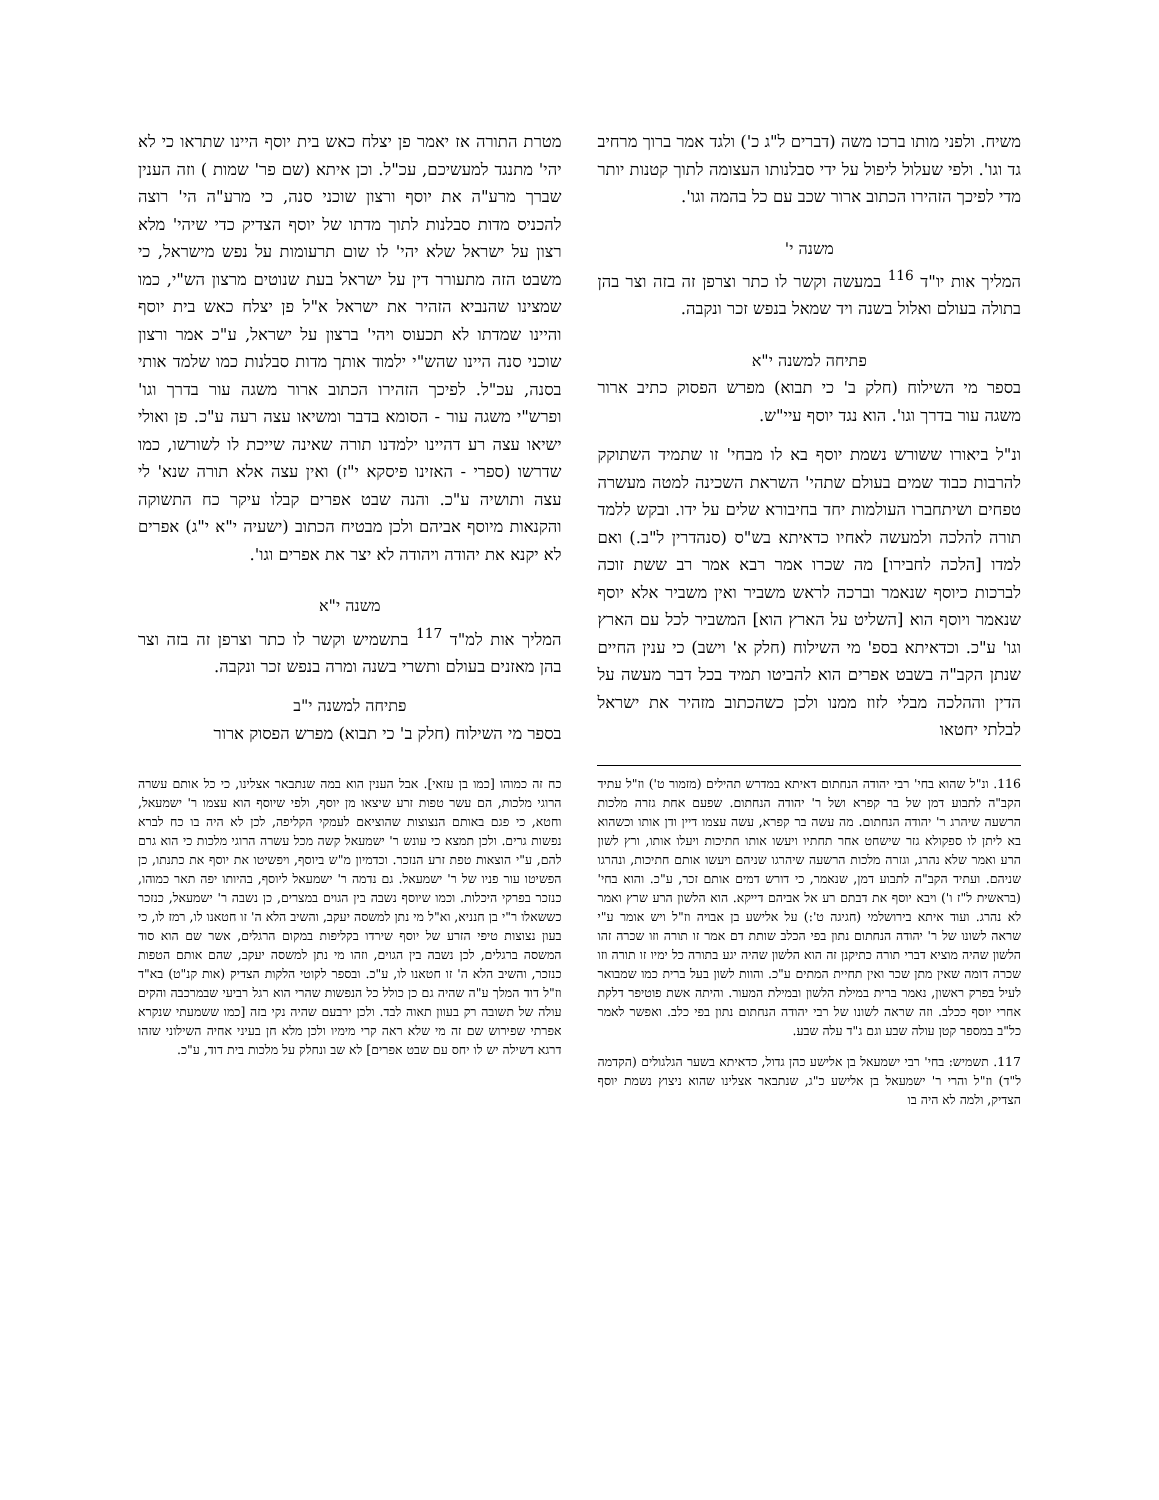משיח. ולפני מותו ברכו משה (דברים ל"ג כ') ולגד אמר ברוך מרחיב גד וגו'. ולפי שעלול ליפול על ידי סבלנותו העצומה לתוך קטנות יותר מדי לפיכך הזהירו הכתוב ארור שכב עם כל בהמה וגו'.
משנה י'
המליך אות יו"ד <sup>116</sup> במעשה וקשר לו כתר וצרפן זה בזה וצר בהן בתולה בעולם ואלול בשנה ויד שמאל בנפש זכר ונקבה.
פתיחה למשנה י"א
בספר מי השילוח (חלק ב' כי תבוא) מפרש הפסוק כתיב ארור משגה עור בדרך וגו'. הוא נגד יוסף עיי"ש.
ונ"ל ביאורו ששורש נשמת יוסף בא לו מבחי' זו שתמיד השתוקק להרבות כבוד שמים בעולם שתהי' השראת השכינה למטה מעשרה טפחים ושיתחברו העולמות יחד בחיבורא שלים על ידו. ובקש ללמד תורה להלכה ולמעשה לאחיו כדאיתא בש"ס (סנהדרין ל"ב.) ואם למדו [הלכה לחבירו] מה שכרו אמר רבא אמר רב ששת זוכה לברכות כיוסף שנאמר וברכה לראש משביר ואין משביר אלא יוסף שנאמר ויוסף הוא [השליט על הארץ הוא] המשביר לכל עם הארץ וגו' ע"כ. וכדאיתא בספ' מי השילוח (חלק א' וישב) כי ענין החיים שנתן הקב"ה בשבט אפרים הוא להביטו תמיד בכל דבר מעשה על הדין וההלכה מבלי לזוז ממנו ולכן כשהכתוב מזהיר את ישראל לבלתי יחטאו
מטרת התורה אז יאמר פן יצלח כאש בית יוסף היינו שתראו כי לא יהי' מתנגד למעשיכם, עכ"ל. וכן איתא (שם פר' שמות ) וזה הענין שברך מרע"ה את יוסף ורצון שוכני סנה, כי מרע"ה הי' רוצה להכניס מדות סבלנות לתוך מדתו של יוסף הצדיק כדי שיהי' מלא רצון על ישראל שלא יהי' לו שום תרעומות על נפש מישראל, כי משבט הזה מתעורר דין על ישראל בעת שנוטים מרצון הש"י, כמו שמצינו שהנביא הזהיר את ישראל א"ל פן יצלח כאש בית יוסף והיינו שמדתו לא תכעוס ויהי' ברצון על ישראל, ע"כ אמר ורצון שוכני סנה היינו שהש"י ילמוד אותך מדות סבלנות כמו שלמד אותי בסנה, עכ"ל. לפיכך הזהירו הכתוב ארור משגה עור בדרך וגו' ופרש"י משגה עור - הסומא בדבר ומשיאו עצה רעה ע"כ. פן ואולי ישיאו עצה רע דהיינו ילמדנו תורה שאינה שייכת לו לשורשו, כמו שדרשו (ספרי - האזינו פיסקא י"ז) ואין עצה אלא תורה שנא' לי עצה ותושיה ע"כ. והנה שבט אפרים קבלו עיקר כח התשוקה והקנאות מיוסף אביהם ולכן מבטיח הכתוב (ישעיה י"א י"ג) אפרים לא יקנא את יהודה ויהודה לא יצר את אפרים וגו'.
משנה י"א
המליך אות למ"ד <sup>117</sup> בתשמיש וקשר לו כתר וצרפן זה בזה וצר בהן מאזנים בעולם ותשרי בשנה ומרה בנפש זכר ונקבה.
פתיחה למשנה י"ב
בספר מי השילוח (חלק ב' כי תבוא) מפרש הפסוק ארור
116. ונ"ל שהוא בחי' רבי יהודה הנחתום דאיתא במדרש תהילים (מזמור ט') וז"ל עתיד הקב"ה לתבוע דמן של בר קפרא ושל ר' יהודה הנחתום. שפעם אחת גזרה מלכות הרשעה שיהרג ר' יהודה הנחתום. מה עשה בר קפרא, עשה עצמו דיין ודן אותו וכשהוא בא ליתן לו ספקולא גזר שישחט אחר תחתיו ויעשו אותו חתיכות ויעלו אותו, ורץ לשון הרע ואמר שלא נהרג, וגזרה מלכות הרשעה שיהרגו שניהם ויעשו אותם חתיכות, ונהרגו שניהם. ועתיד הקב"ה לתבוע דמן, שנאמר, כי דורש דמים אותם זכר, ע"כ. והוא בחי' (בראשית ל"ז ו') ויבא יוסף את דבתם רע אל אביהם דייקא. הוא הלשון הרע שרץ ואמר לא נהרג. ועוד איתא בירושלמי (חגיגה ט':) על אלישע בן אבויה וז"ל ויש אומר ע"י שראה לשונו של ר' יהודה הנחתום נתון בפי הכלב שותת דם אמר זו תורה וזו שכרה זהו הלשון שהיה מוציא דברי תורה כתיקנן זה הוא הלשון שהיה יגע בתורה כל ימיו זו תורה וזו שכרה דומה שאין מתן שכר ואין תחיית המתים ע"כ. והוות לשון בעל ברית כמו שמבואר לעיל בפרק ראשון, נאמר ברית במילת הלשון ובמילת המעור. והיתה אשת פוטיפר דלקת אחרי יוסף ככלב. וזה שראה לשונו של רבי יהודה הנחתום נתון בפי כלב. ואפשר לאמר כל"ב במספר קטן עולה שבע וגם ג"ד עלה שבע.
117. תשמיש: בחי' רבי ישמעאל בן אלישע כהן גדול, כדאיתא בשער הגלגולים (הקדמה ל"ד) וז"ל והרי ר' ישמעאל בן אלישע כ"ג, שנתבאר אצלינו שהוא ניצוץ נשמת יוסף הצדיק, ולמה לא היה בו
כח זה כמוהו [כמו בן עזאי]. אבל הענין הוא במה שנתבאר אצלינו, כי כל אותם עשרה הרוגי מלכות, הם עשר טפות זרע שיצאו מן יוסף, ולפי שיוסף הוא עצמו ר' ישמעאל, וחטא, כי פגם באותם הנצוצות שהוציאם לעמקי הקליפה, לכן לא היה בו כח לברא נפשות גרים. ולכן תמצא כי עונש ר' ישמעאל קשה מכל עשרה הרוגי מלכות כי הוא גרם להם, ע"י הוצאות טפת זרע הנזכר. וכדמיון מ"ש ביוסף, ויפשיטו את יוסף את כתנתו, כן הפשיטו עור פניו של ר' ישמעאל. גם נדמה ר' ישמעאל ליוסף, בהיותו יפה תאר כמוהו, כנזכר בפרקי היכלות. וכמו שיוסף נשבה בין הגוים במצרים, כן נשבה ר' ישמעאל, כנזכר כששאלו ר"י בן חנניא, וא"ל מי נתן למשסה יעקב, והשיב הלא ה' זו חטאנו לו, רמז לו, כי בעון נצוצות טיפי הזרע של יוסף שירדו בקליפות במקום הרגלים, אשר שם הוא סוד המשסה ברגלים, לכן נשבה בין הגוים, וזהו מי נתן למשסה יעקב, שהם אותם הטפות כנזכר, והשיב הלא ה' זו חטאנו לו, ע"כ. ובספר לקוטי הלקות הצדיק (אות קנ"ט) בא"ד וז"ל דוד המלך ע"ה שהיה גם כן כולל כל הנפשות שהרי הוא רגל רביעי שבמרכבה והקים עולה של תשובה רק בעוון תאוה לבד. ולכן ירבעם שהיה נקי בזה [כמו ששמעתי שנקרא אפרתי שפירוש שם זה מי שלא ראה קרי מימיו ולכן מלא חן בעיני אחיה השילוני שזהו דרגא דשילה יש לו יחס עם שבט אפרים] לא שב ונחלק על מלכות בית דוד, ע"כ.